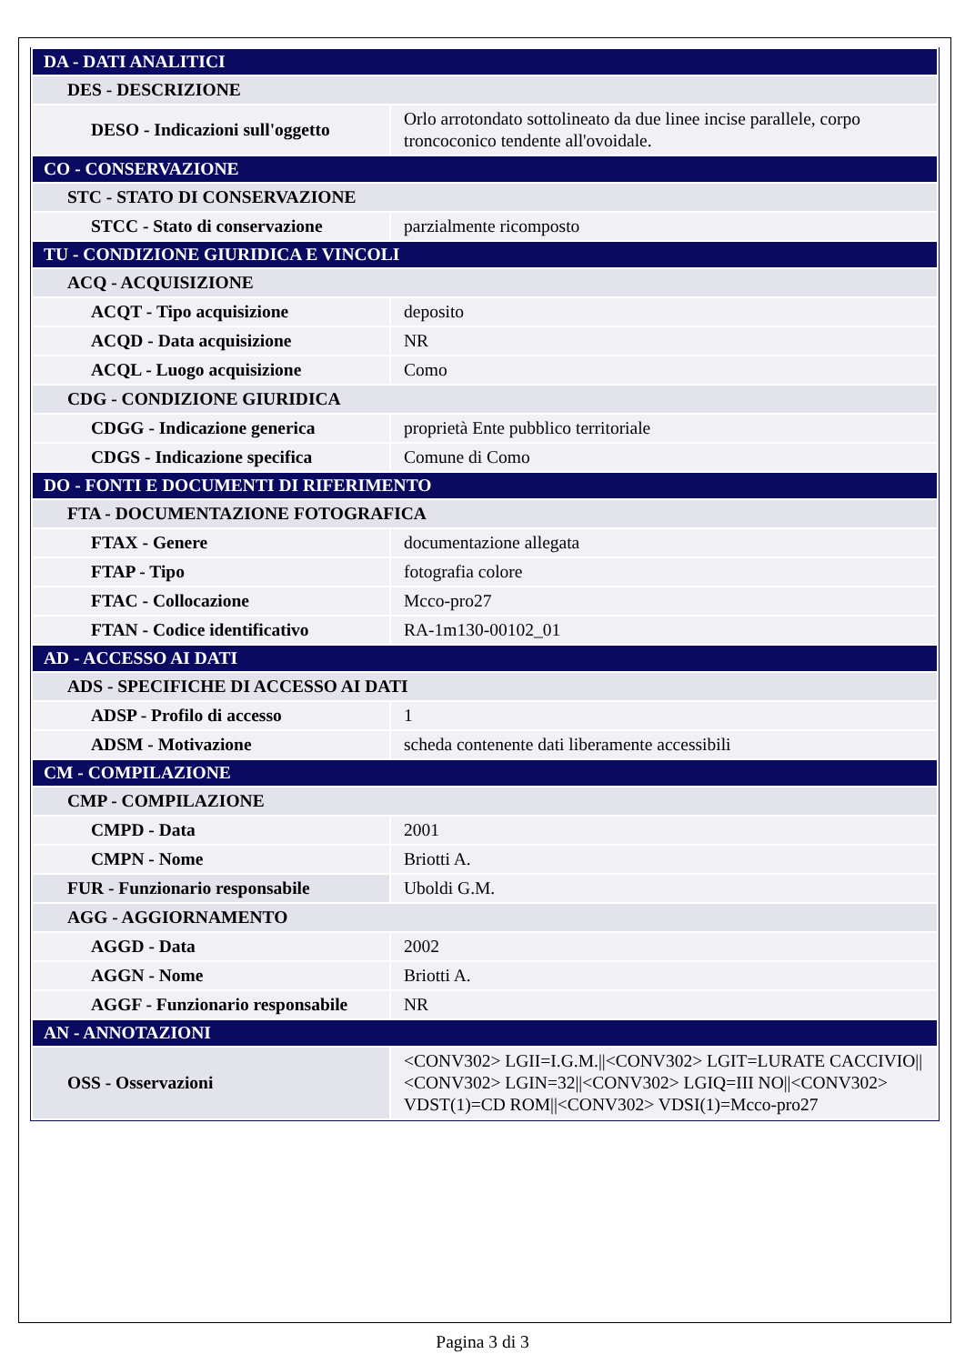| DA - DATI ANALITICI | |
| DES - DESCRIZIONE | |
| DESO - Indicazioni sull'oggetto | Orlo arrotondato sottolineato da due linee incise parallele, corpo troncoconico tendente all'ovoidale. |
| CO - CONSERVAZIONE | |
| STC - STATO DI CONSERVAZIONE | |
| STCC - Stato di conservazione | parzialmente ricomposto |
| TU - CONDIZIONE GIURIDICA E VINCOLI | |
| ACQ - ACQUISIZIONE | |
| ACQT - Tipo acquisizione | deposito |
| ACQD - Data acquisizione | NR |
| ACQL - Luogo acquisizione | Como |
| CDG - CONDIZIONE GIURIDICA | |
| CDGG - Indicazione generica | proprietà Ente pubblico territoriale |
| CDGS - Indicazione specifica | Comune di Como |
| DO - FONTI E DOCUMENTI DI RIFERIMENTO | |
| FTA - DOCUMENTAZIONE FOTOGRAFICA | |
| FTAX - Genere | documentazione allegata |
| FTAP - Tipo | fotografia colore |
| FTAC - Collocazione | Mcco-pro27 |
| FTAN - Codice identificativo | RA-1m130-00102_01 |
| AD - ACCESSO AI DATI | |
| ADS - SPECIFICHE DI ACCESSO AI DATI | |
| ADSP - Profilo di accesso | 1 |
| ADSM - Motivazione | scheda contenente dati liberamente accessibili |
| CM - COMPILAZIONE | |
| CMP - COMPILAZIONE | |
| CMPD - Data | 2001 |
| CMPN - Nome | Briotti A. |
| FUR - Funzionario responsabile | Uboldi G.M. |
| AGG - AGGIORNAMENTO | |
| AGGD - Data | 2002 |
| AGGN - Nome | Briotti A. |
| AGGF - Funzionario responsabile | NR |
| AN - ANNOTAZIONI | |
| OSS - Osservazioni | <CONV302> LGII=I.G.M.//<CONV302> LGIT=LURATE CACCIVIO//<CONV302> LGIN=32//<CONV302> LGIQ=III NO//<CONV302> VDST(1)=CD ROM//<CONV302> VDSI(1)=Mcco-pro27 |
Pagina 3 di 3